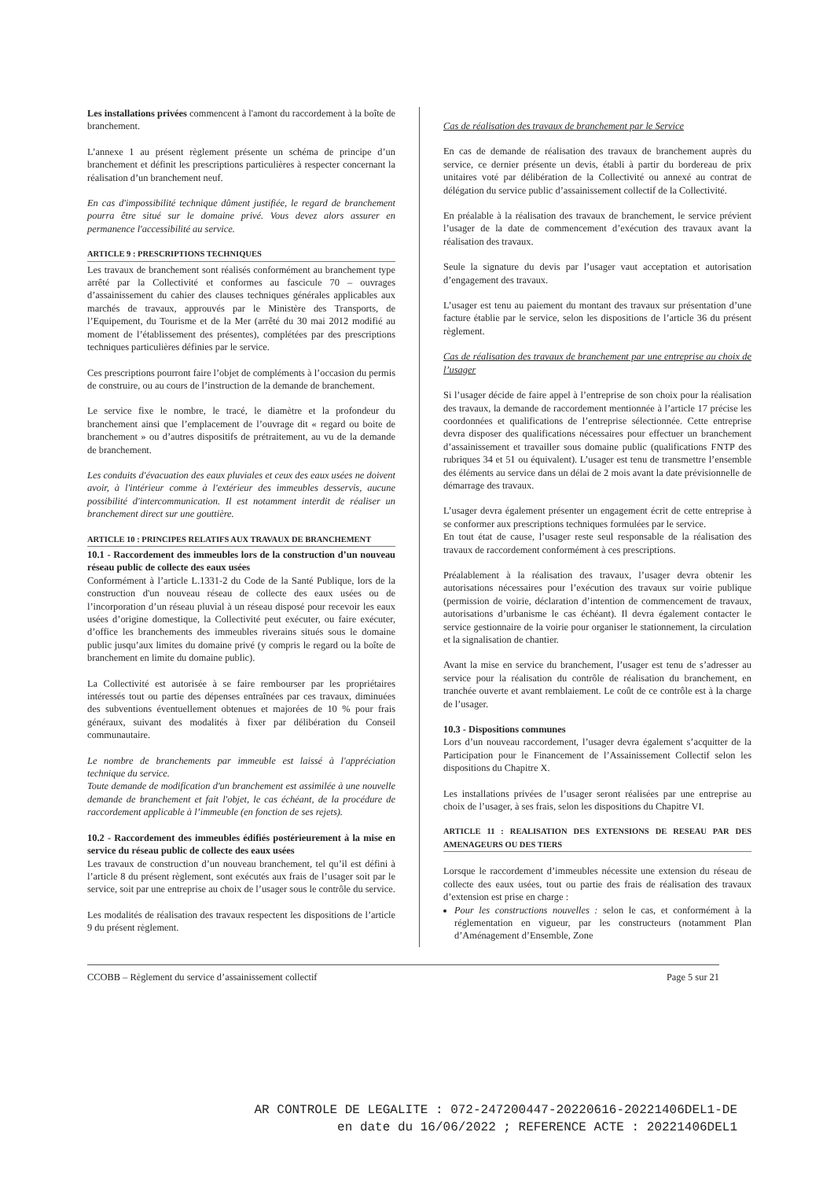Les installations privées commencent à l'amont du raccordement à la boîte de branchement.
L’annexe 1 au présent règlement présente un schéma de principe d’un branchement et définit les prescriptions particulières à respecter concernant la réalisation d’un branchement neuf.
En cas d'impossibilité technique dûment justifiée, le regard de branchement pourra être situé sur le domaine privé. Vous devez alors assurer en permanence l'accessibilité au service.
ARTICLE 9 : PRESCRIPTIONS TECHNIQUES
Les travaux de branchement sont réalisés conformément au branchement type arrêté par la Collectivité et conformes au fascicule 70 – ouvrages d’assainissement du cahier des clauses techniques générales applicables aux marchés de travaux, approuvés par le Ministère des Transports, de l’Equipement, du Tourisme et de la Mer (arrêté du 30 mai 2012 modifié au moment de l’établissement des présentes), complétées par des prescriptions techniques particulières définies par le service.
Ces prescriptions pourront faire l’objet de compléments à l’occasion du permis de construire, ou au cours de l’instruction de la demande de branchement.
Le service fixe le nombre, le tracé, le diamètre et la profondeur du branchement ainsi que l’emplacement de l’ouvrage dit « regard ou boite de branchement » ou d’autres dispositifs de prétraitement, au vu de la demande de branchement.
Les conduits d'évacuation des eaux pluviales et ceux des eaux usées ne doivent avoir, à l'intérieur comme à l'extérieur des immeubles desservis, aucune possibilité d'intercommunication. Il est notamment interdit de réaliser un branchement direct sur une gouttière.
ARTICLE 10 : PRINCIPES RELATIFS AUX TRAVAUX DE BRANCHEMENT
10.1 - Raccordement des immeubles lors de la construction d’un nouveau réseau public de collecte des eaux usées
Conformément à l’article L.1331-2 du Code de la Santé Publique, lors de la construction d'un nouveau réseau de collecte des eaux usées ou de l’incorporation d’un réseau pluvial à un réseau disposé pour recevoir les eaux usées d’origine domestique, la Collectivité peut exécuter, ou faire exécuter, d’office les branchements des immeubles riverains situés sous le domaine public jusqu’aux limites du domaine privé (y compris le regard ou la boîte de branchement en limite du domaine public).
La Collectivité est autorisée à se faire rembourser par les propriétaires intéressés tout ou partie des dépenses entraînées par ces travaux, diminuées des subventions éventuellement obtenues et majorées de 10 % pour frais généraux, suivant des modalités à fixer par délibération du Conseil communautaire.
Le nombre de branchements par immeuble est laissé à l'appréciation technique du service.
Toute demande de modification d'un branchement est assimilée à une nouvelle demande de branchement et fait l'objet, le cas échéant, de la procédure de raccordement applicable à l’immeuble (en fonction de ses rejets).
10.2 - Raccordement des immeubles édifiés postérieurement à la mise en service du réseau public de collecte des eaux usées
Les travaux de construction d’un nouveau branchement, tel qu’il est défini à l’article 8 du présent règlement, sont exécutés aux frais de l’usager soit par le service, soit par une entreprise au choix de l’usager sous le contrôle du service.
Les modalités de réalisation des travaux respectent les dispositions de l’article 9 du présent règlement.
Cas de réalisation des travaux de branchement par le Service
En cas de demande de réalisation des travaux de branchement auprès du service, ce dernier présente un devis, établi à partir du bordereau de prix unitaires voté par délibération de la Collectivité ou annexé au contrat de délégation du service public d’assainissement collectif de la Collectivité.
En préalable à la réalisation des travaux de branchement, le service prévient l’usager de la date de commencement d’exécution des travaux avant la réalisation des travaux.
Seule la signature du devis par l’usager vaut acceptation et autorisation d’engagement des travaux.
L’usager est tenu au paiement du montant des travaux sur présentation d’une facture établie par le service, selon les dispositions de l’article 36 du présent règlement.
Cas de réalisation des travaux de branchement par une entreprise au choix de l’usager
Si l’usager décide de faire appel à l’entreprise de son choix pour la réalisation des travaux, la demande de raccordement mentionnée à l’article 17 précise les coordonnées et qualifications de l’entreprise sélectionnée. Cette entreprise devra disposer des qualifications nécessaires pour effectuer un branchement d’assainissement et travailler sous domaine public (qualifications FNTP des rubriques 34 et 51 ou équivalent). L’usager est tenu de transmettre l’ensemble des éléments au service dans un délai de 2 mois avant la date prévisionnelle de démarrage des travaux.
L’usager devra également présenter un engagement écrit de cette entreprise à se conformer aux prescriptions techniques formulées par le service.
En tout état de cause, l’usager reste seul responsable de la réalisation des travaux de raccordement conformément à ces prescriptions.
Préalablement à la réalisation des travaux, l’usager devra obtenir les autorisations nécessaires pour l’exécution des travaux sur voirie publique (permission de voirie, déclaration d’intention de commencement de travaux, autorisations d’urbanisme le cas échéant). Il devra également contacter le service gestionnaire de la voirie pour organiser le stationnement, la circulation et la signalisation de chantier.
Avant la mise en service du branchement, l’usager est tenu de s’adresser au service pour la réalisation du contrôle de réalisation du branchement, en tranchée ouverte et avant remblaiement. Le coût de ce contrôle est à la charge de l’usager.
10.3 - Dispositions communes
Lors d’un nouveau raccordement, l’usager devra également s’acquitter de la Participation pour le Financement de l’Assainissement Collectif selon les dispositions du Chapitre X.
Les installations privées de l’usager seront réalisées par une entreprise au choix de l’usager, à ses frais, selon les dispositions du Chapitre VI.
ARTICLE 11 : REALISATION DES EXTENSIONS DE RESEAU PAR DES AMENAGEURS OU DES TIERS
Lorsque le raccordement d’immeubles nécessite une extension du réseau de collecte des eaux usées, tout ou partie des frais de réalisation des travaux d’extension est prise en charge :
Pour les constructions nouvelles : selon le cas, et conformément à la réglementation en vigueur, par les constructeurs (notamment Plan d’Aménagement d’Ensemble, Zone
CCOBB – Règlement du service d’assainissement collectif Page 5 sur 21
AR CONTROLE DE LEGALITE : 072-247200447-20220616-20221406DEL1-DE
en date du 16/06/2022 ; REFERENCE ACTE : 20221406DEL1